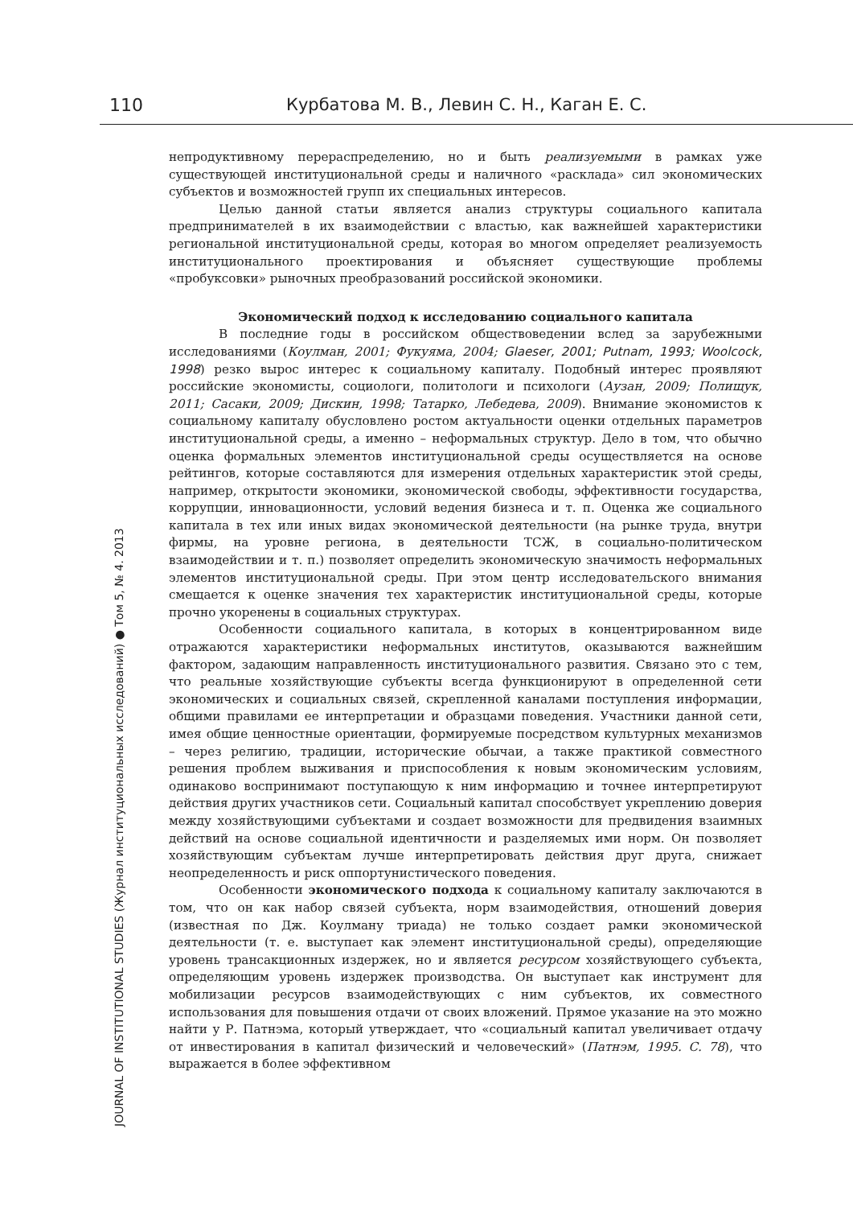110 Курбатова М. В., Левин С. Н., Каган Е. С.
JOURNAL OF INSTITUTIONAL STUDIES (Журнал институциональных исследований) ● Том 5, № 4. 2013
непродуктивному перераспределению, но и быть реализуемыми в рамках уже существующей институциональной среды и наличного «расклада» сил экономических субъектов и возможностей групп их специальных интересов.
Целью данной статьи является анализ структуры социального капитала предпринимателей в их взаимодействии с властью, как важнейшей характеристики региональной институциональной среды, которая во многом определяет реализуемость институционального проектирования и объясняет существующие проблемы «пробуксовки» рыночных преобразований российской экономики.
Экономический подход к исследованию социального капитала
В последние годы в российском обществоведении вслед за зарубежными исследованиями (Коулман, 2001; Фукуяма, 2004; Glaeser, 2001; Putnam, 1993; Woolcock, 1998) резко вырос интерес к социальному капиталу. Подобный интерес проявляют российские экономисты, социологи, политологи и психологи (Аузан, 2009; Полищук, 2011; Сасаки, 2009; Дискин, 1998; Татарко, Лебедева, 2009). Внимание экономистов к социальному капиталу обусловлено ростом актуальности оценки отдельных параметров институциональной среды, а именно – неформальных структур. Дело в том, что обычно оценка формальных элементов институциональной среды осуществляется на основе рейтингов, которые составляются для измерения отдельных характеристик этой среды, например, открытости экономики, экономической свободы, эффективности государства, коррупции, инновационности, условий ведения бизнеса и т. п. Оценка же социального капитала в тех или иных видах экономической деятельности (на рынке труда, внутри фирмы, на уровне региона, в деятельности ТСЖ, в социально-политическом взаимодействии и т. п.) позволяет определить экономическую значимость неформальных элементов институциональной среды. При этом центр исследовательского внимания смещается к оценке значения тех характеристик институциональной среды, которые прочно укоренены в социальных структурах.
Особенности социального капитала, в которых в концентрированном виде отражаются характеристики неформальных институтов, оказываются важнейшим фактором, задающим направленность институционального развития. Связано это с тем, что реальные хозяйствующие субъекты всегда функционируют в определенной сети экономических и социальных связей, скрепленной каналами поступления информации, общими правилами ее интерпретации и образцами поведения. Участники данной сети, имея общие ценностные ориентации, формируемые посредством культурных механизмов – через религию, традиции, исторические обычаи, а также практикой совместного решения проблем выживания и приспособления к новым экономическим условиям, одинаково воспринимают поступающую к ним информацию и точнее интерпретируют действия других участников сети. Социальный капитал способствует укреплению доверия между хозяйствующими субъектами и создает возможности для предвидения взаимных действий на основе социальной идентичности и разделяемых ими норм. Он позволяет хозяйствующим субъектам лучше интерпретировать действия друг друга, снижает неопределенность и риск оппортунистического поведения.
Особенности экономического подхода к социальному капиталу заключаются в том, что он как набор связей субъекта, норм взаимодействия, отношений доверия (известная по Дж. Коулману триада) не только создает рамки экономической деятельности (т. е. выступает как элемент институциональной среды), определяющие уровень трансакционных издержек, но и является ресурсом хозяйствующего субъекта, определяющим уровень издержек производства. Он выступает как инструмент для мобилизации ресурсов взаимодействующих с ним субъектов, их совместного использования для повышения отдачи от своих вложений. Прямое указание на это можно найти у Р. Патнэма, который утверждает, что «социальный капитал увеличивает отдачу от инвестирования в капитал физический и человеческий» (Патнэм, 1995. С. 78), что выражается в более эффективном